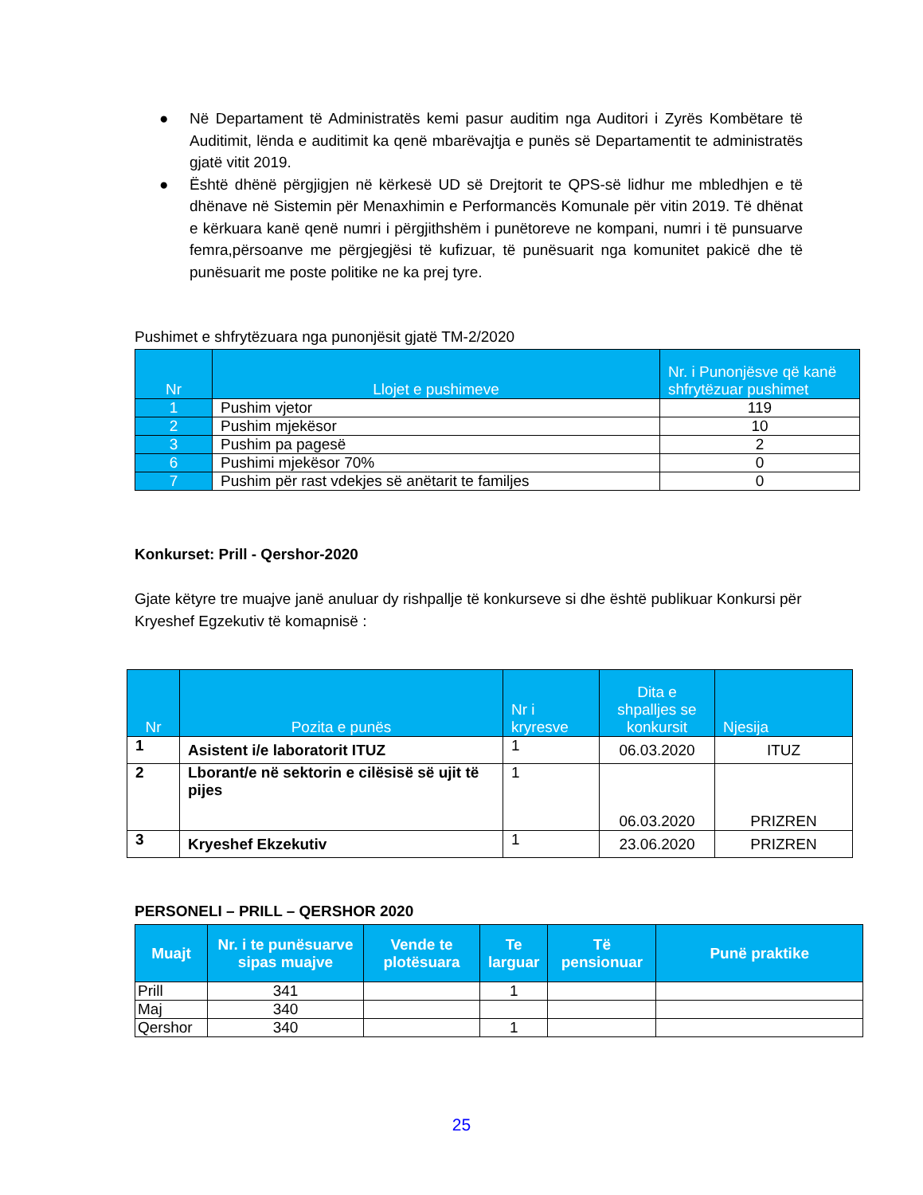● Në Departament të Administratës kemi pasur auditim nga Auditori i Zyrës Kombëtare të Auditimit, lënda e auditimit ka qenë mbarëvajtja e punës së Departamentit te administratës gjatë vitit 2019.
● Është dhënë përgjigjen në kërkesë UD së Drejtorit te QPS-së lidhur me mbledhjen e të dhënave në Sistemin për Menaxhimin e Performancës Komunale për vitin 2019. Të dhënat e kërkuara kanë qenë numri i përgjithshëm i punëtoreve ne kompani, numri i të punsuarve femra,përsoanve me përgjegjësi të kufizuar, të punësuarit nga komunitet pakicë dhe të punësuarit me poste politike ne ka prej tyre.
Pushimet e shfrytëzuara nga punonjësit gjatë TM-2/2020
| Nr | Llojet e pushimeve | Nr. i Punonjësve që kanë shfrytëzuar pushimet |
| --- | --- | --- |
| 1 | Pushim vjetor | 119 |
| 2 | Pushim mjekësor | 10 |
| 3 | Pushim pa pagesë | 2 |
| 6 | Pushimi mjekësor 70% | 0 |
| 7 | Pushim për rast vdekjes së anëtarit te familjes | 0 |
Konkurset: Prill - Qershor-2020
Gjate këtyre tre muajve janë anuluar dy rishpallje të konkurseve si dhe është publikuar Konkursi për Kryeshef Egzekutiv të komapnisë :
| Nr | Pozita e punës | Nr i kryresve | Dita e shpalljes se konkursit | Njesija |
| --- | --- | --- | --- | --- |
| 1 | Asistent i/e laboratorit ITUZ | 1 | 06.03.2020 | ITUZ |
| 2 | Lborant/e në sektorin e cilësisë së ujit të pijes | 1 | 06.03.2020 | PRIZREN |
| 3 | Kryeshef Ekzekutiv | 1 | 23.06.2020 | PRIZREN |
PERSONELI – PRILL – QERSHOR 2020
| Muajt | Nr. i te punësuarve sipas muajve | Vende te plotësuara | Te larguar | Të pensionuar | Punë praktike |
| --- | --- | --- | --- | --- | --- |
| Prill | 341 | | 1 | | |
| Maj | 340 | | | | |
| Qershor | 340 | | 1 | | |
25